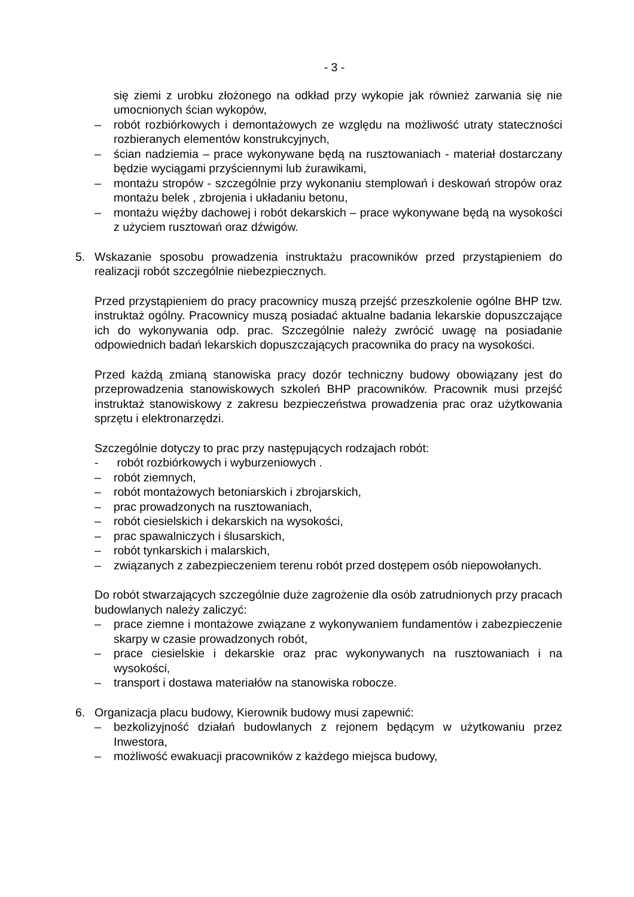- 3 -
się ziemi z urobku złożonego na odkład przy wykopie jak również zarwania się nie umocnionych ścian wykopów,
– robót rozbiórkowych i demontażowych ze względu na możliwość utraty stateczności rozbieranych elementów konstrukcyjnych,
– ścian nadziemia – prace wykonywane będą na rusztowaniach - materiał dostarczany będzie wyciągami przyściennymi lub żurawikami,
– montażu stropów - szczególnie przy wykonaniu stemplowań i deskowań stropów oraz montażu belek , zbrojenia i układaniu betonu,
– montażu więźby dachowej i robót dekarskich – prace wykonywane będą na wysokości z użyciem rusztowań oraz dźwigów.
5. Wskazanie sposobu prowadzenia instruktażu pracowników przed przystąpieniem do realizacji robót szczególnie niebezpiecznych.
Przed przystąpieniem do pracy pracownicy muszą przejść przeszkolenie ogólne BHP tzw. instruktaż ogólny. Pracownicy muszą posiadać aktualne badania lekarskie dopuszczające ich do wykonywania odp. prac. Szczególnie należy zwrócić uwagę na posiadanie odpowiednich badań lekarskich dopuszczających pracownika do pracy na wysokości.
Przed każdą zmianą stanowiska pracy dozór techniczny budowy obowiązany jest do przeprowadzenia stanowiskowych szkoleń BHP pracowników. Pracownik musi przejść instruktaż stanowiskowy z zakresu bezpieczeństwa prowadzenia prac oraz użytkowania sprzętu i elektronarzędzi.
Szczególnie dotyczy to prac przy następujących rodzajach robót:
- robót rozbiórkowych i wyburzeniowych .
– robót ziemnych,
– robót montażowych betoniarskich i zbrojarskich,
– prac prowadzonych na rusztowaniach,
– robót ciesielskich i dekarskich na wysokości,
– prac spawalniczych i ślusarskich,
– robót tynkarskich i malarskich,
– związanych z zabezpieczeniem terenu robót przed dostępem osób niepowołanych.
Do robót stwarzających szczególnie duże zagrożenie dla osób zatrudnionych przy pracach budowlanych należy zaliczyć:
– prace ziemne i montażowe związane z wykonywaniem fundamentów i zabezpieczenie skarpy w czasie prowadzonych robót,
– prace ciesielskie i dekarskie oraz prac wykonywanych na rusztowaniach i na wysokości,
– transport i dostawa materiałów na stanowiska robocze.
6. Organizacja placu budowy, Kierownik budowy musi zapewnić:
– bezkolizyjność działań budowlanych z rejonem będącym w użytkowaniu przez Inwestora,
– możliwość ewakuacji pracowników z każdego miejsca budowy,